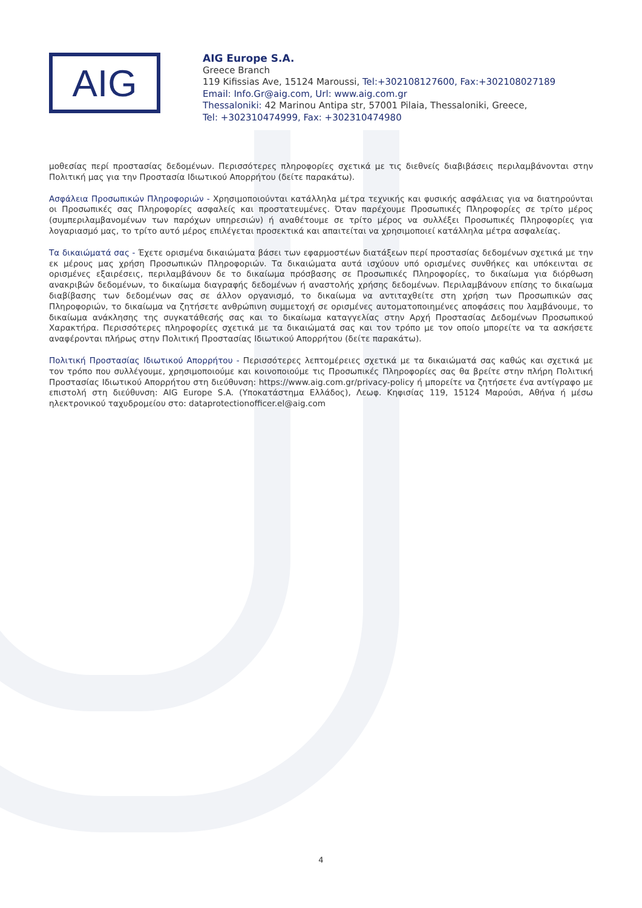AIG
AIG Europe S.A.
Greece Branch
119 Kifissias Ave, 15124 Maroussi, Tel:+302108127600, Fax:+302108027189
Email: Info.Gr@aig.com, Url: www.aig.com.gr
Thessaloniki: 42 Marinou Antipa str, 57001 Pilaia, Thessaloniki, Greece,
Tel: +302310474999, Fax: +302310474980
μοθεσίας περί προστασίας δεδομένων. Περισσότερες πληροφορίες σχετικά με τις διεθνείς διαβιβάσεις περιλαμβάνονται στην Πολιτική μας για την Προστασία Ιδιωτικού Απορρήτου (δείτε παρακάτω).
Ασφάλεια Προσωπικών Πληροφοριών - Χρησιμοποιούνται κατάλληλα μέτρα τεχνικής και φυσικής ασφάλειας για να διατηρούνται οι Προσωπικές σας Πληροφορίες ασφαλείς και προστατευμένες. Όταν παρέχουμε Προσωπικές Πληροφορίες σε τρίτο μέρος (συμπεριλαμβανομένων των παρόχων υπηρεσιών) ή αναθέτουμε σε τρίτο μέρος να συλλέξει Προσωπικές Πληροφορίες για λογαριασμό μας, το τρίτο αυτό μέρος επιλέγεται προσεκτικά και απαιτείται να χρησιμοποιεί κατάλληλα μέτρα ασφαλείας.
Τα δικαιώματά σας - Έχετε ορισμένα δικαιώματα βάσει των εφαρμοστέων διατάξεων περί προστασίας δεδομένων σχετικά με την εκ μέρους μας χρήση Προσωπικών Πληροφοριών. Τα δικαιώματα αυτά ισχύουν υπό ορισμένες συνθήκες και υπόκεινται σε ορισμένες εξαιρέσεις, περιλαμβάνουν δε το δικαίωμα πρόσβασης σε Προσωπικές Πληροφορίες, το δικαίωμα για διόρθωση ανακριβών δεδομένων, το δικαίωμα διαγραφής δεδομένων ή αναστολής χρήσης δεδομένων. Περιλαμβάνουν επίσης το δικαίωμα διαβίβασης των δεδομένων σας σε άλλον οργανισμό, το δικαίωμα να αντιταχθείτε στη χρήση των Προσωπικών σας Πληροφοριών, το δικαίωμα να ζητήσετε ανθρώπινη συμμετοχή σε ορισμένες αυτοματοποιημένες αποφάσεις που λαμβάνουμε, το δικαίωμα ανάκλησης της συγκατάθεσής σας και το δικαίωμα καταγγελίας στην Αρχή Προστασίας Δεδομένων Προσωπικού Χαρακτήρα. Περισσότερες πληροφορίες σχετικά με τα δικαιώματά σας και τον τρόπο με τον οποίο μπορείτε να τα ασκήσετε αναφέρονται πλήρως στην Πολιτική Προστασίας Ιδιωτικού Απορρήτου (δείτε παρακάτω).
Πολιτική Προστασίας Ιδιωτικού Απορρήτου - Περισσότερες λεπτομέρειες σχετικά με τα δικαιώματά σας καθώς και σχετικά με τον τρόπο που συλλέγουμε, χρησιμοποιούμε και κοινοποιούμε τις Προσωπικές Πληροφορίες σας θα βρείτε στην πλήρη Πολιτική Προστασίας Ιδιωτικού Απορρήτου στη διεύθυνση: https://www.aig.com.gr/privacy-policy ή μπορείτε να ζητήσετε ένα αντίγραφο με επιστολή στη διεύθυνση: AIG Europe S.A. (Υποκατάστημα Ελλάδος), Λεωφ. Κηφισίας 119, 15124 Μαρούσι, Αθήνα ή μέσω ηλεκτρονικού ταχυδρομείου στο: dataprotectionofficer.el@aig.com
4